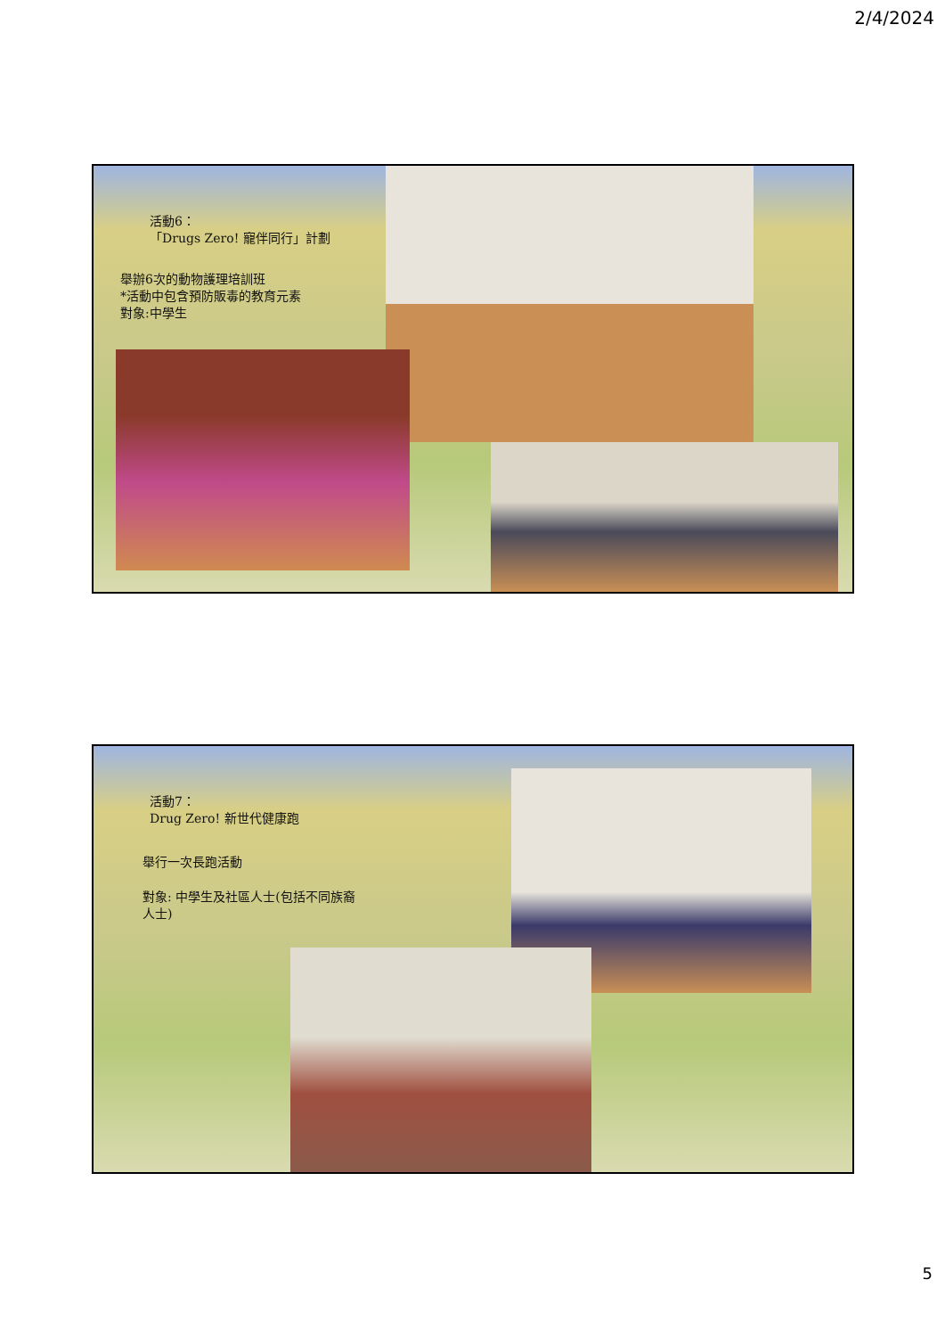2/4/2024
活動6：
「Drugs Zero! 寵伴同行」計劃
舉辦6次的動物護理培訓班
*活動中包含預防販毒的教育元素
對象:中學生
活動7：
Drug Zero! 新世代健康跑
舉行一次長跑活動
對象: 中學生及社區人士(包括不同族裔人士)
5